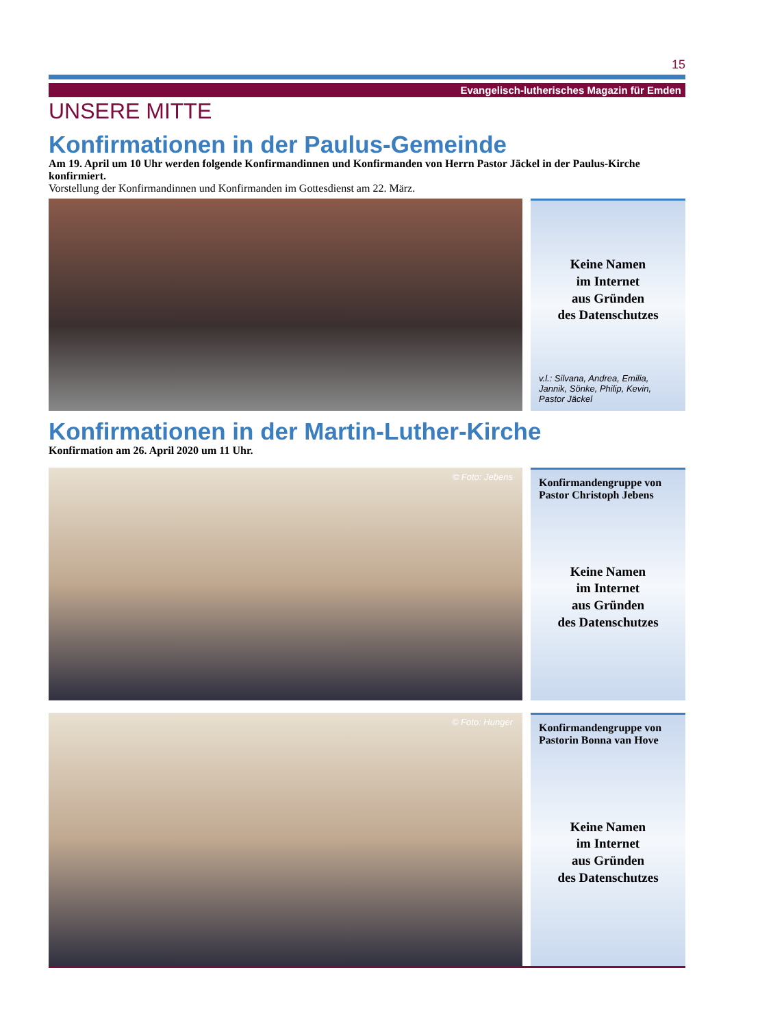15
Evangelisch-lutherisches Magazin für Emden
UNSERE MITTE
Konfirmationen in der Paulus-Gemeinde
Am 19. April um 10 Uhr werden folgende Konfirmandinnen und Konfirmanden von Herrn Pastor Jäckel in der Paulus-Kirche konfirmiert.
Vorstellung der Konfirmandinnen und Konfirmanden im Gottesdienst am 22. März.
Keine Namen
im Internet
aus Gründen
des Datenschutzes
v.l.: Silvana, Andrea, Emilia, Jannik, Sönke, Philip, Kevin, Pastor Jäckel
Konfirmationen in der Martin-Luther-Kirche
Konfirmation am 26. April 2020 um 11 Uhr.
© Foto: Jebens
Konfirmandengruppe von Pastor Christoph Jebens
Keine Namen
im Internet
aus Gründen
des Datenschutzes
© Foto: Hunger
Konfirmandengruppe von Pastorin Bonna van Hove
Keine Namen
im Internet
aus Gründen
des Datenschutzes